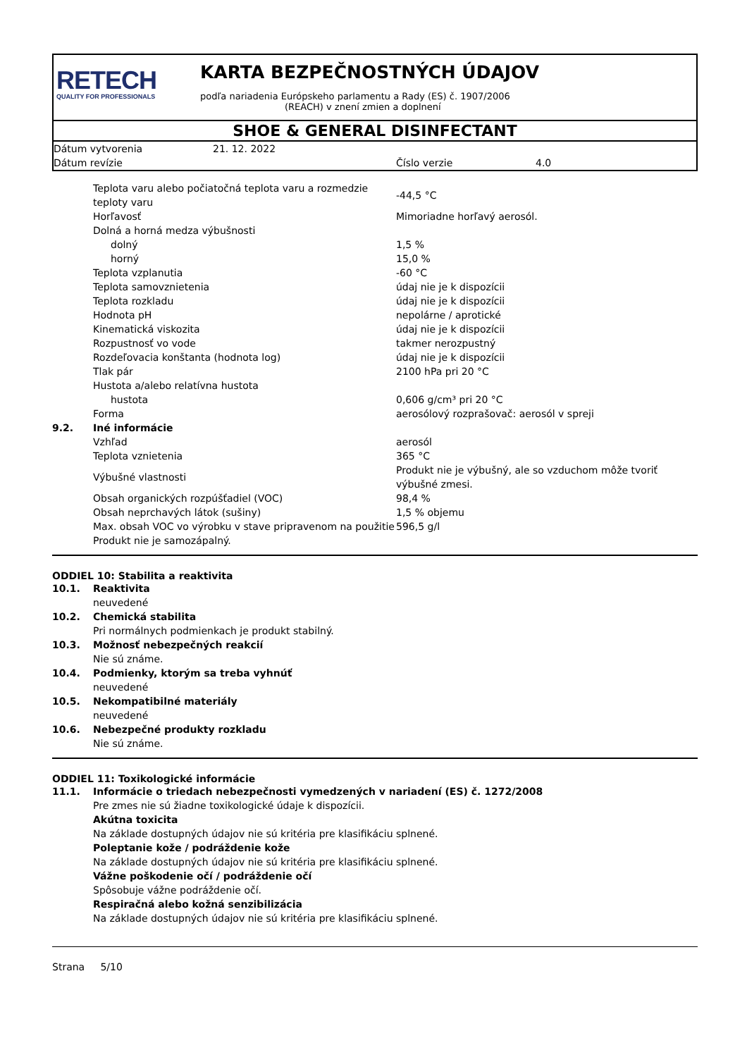RETECH
QUALITY FOR PROFESSIONALS
KARTA BEZPEČNOSTNÝCH ÚDAJOV
podľa nariadenia Európskeho parlamentu a Rady (ES) č. 1907/2006
(REACH) v znení zmien a doplnení
SHOE & GENERAL DISINFECTANT
| Dátum vytvorenia | 21. 12. 2022 | | |
| Dátum revízie | | Číslo verzie | 4.0 |
| | Teplota varu alebo počiatočná teplota varu a rozmedzie teploty varu | -44,5 °C |
| | Horľavosť | Mimoriadne horľavý aerosól. |
| | Dolná a horná medza výbušnosti | |
| | dolný | 1,5 % |
| | horný | 15,0 % |
| | Teplota vzplanutia | -60 °C |
| | Teplota samovznietenia | údaj nie je k dispozícii |
| | Teplota rozkladu | údaj nie je k dispozícii |
| | Hodnota pH | nepolárne / aprotické |
| | Kinematická viskozita | údaj nie je k dispozícii |
| | Rozpustnosť vo vode | takmer nerozpustný |
| | Rozdeľovacia konštanta (hodnota log) | údaj nie je k dispozícii |
| | Tlak pár | 2100 hPa pri 20 °C |
| | Hustota a/alebo relatívna hustota | |
| | hustota | 0,606 g/cm³ pri 20 °C |
| | Forma | aerosólový rozprašovač: aerosól v spreji |
| 9.2. | Iné informácie | |
| | Vzhľad | aerosól |
| | Teplota vznietenia | 365 °C |
| | Výbušné vlastnosti | Produkt nie je výbušný, ale so vzduchom môže tvoriť výbušné zmesi. |
| | Obsah organických rozpúšťadiel (VOC) | 98,4 % |
| | Obsah neprchavých látok (sušiny) | 1,5 % objemu |
| | Max. obsah VOC vo výrobku v stave pripravenom na použitie | 596,5 g/l |
| | Produkt nie je samozápalný. | |
ODDIEL 10: Stabilita a reaktivita
| 10.1. | Reaktivita |
| | neuvedené |
| 10.2. | Chemická stabilita |
| | Pri normálnych podmienkach je produkt stabilný. |
| 10.3. | Možnosť nebezpečných reakcií |
| | Nie sú známe. |
| 10.4. | Podmienky, ktorým sa treba vyhnúť |
| | neuvedené |
| 10.5. | Nekompatibilné materiály |
| | neuvedené |
| 10.6. | Nebezpečné produkty rozkladu |
| | Nie sú známe. |
ODDIEL 11: Toxikologické informácie
| 11.1. | Informácie o triedach nebezpečnosti vymedzených v nariadení (ES) č. 1272/2008 |
| | Pre zmes nie sú žiadne toxikologické údaje k dispozícii. |
| | Akútna toxicita |
| | Na základe dostupných údajov nie sú kritéria pre klasifikáciu splnené. |
| | Poleptanie kože / podráždenie kože |
| | Na základe dostupných údajov nie sú kritéria pre klasifikáciu splnené. |
| | Vážne poškodenie očí / podráždenie očí |
| | Spôsobuje vážne podráždenie očí. |
| | Respiračná alebo kožná senzibilizácia |
| | Na základe dostupných údajov nie sú kritéria pre klasifikáciu splnené. |
Strana 5/10